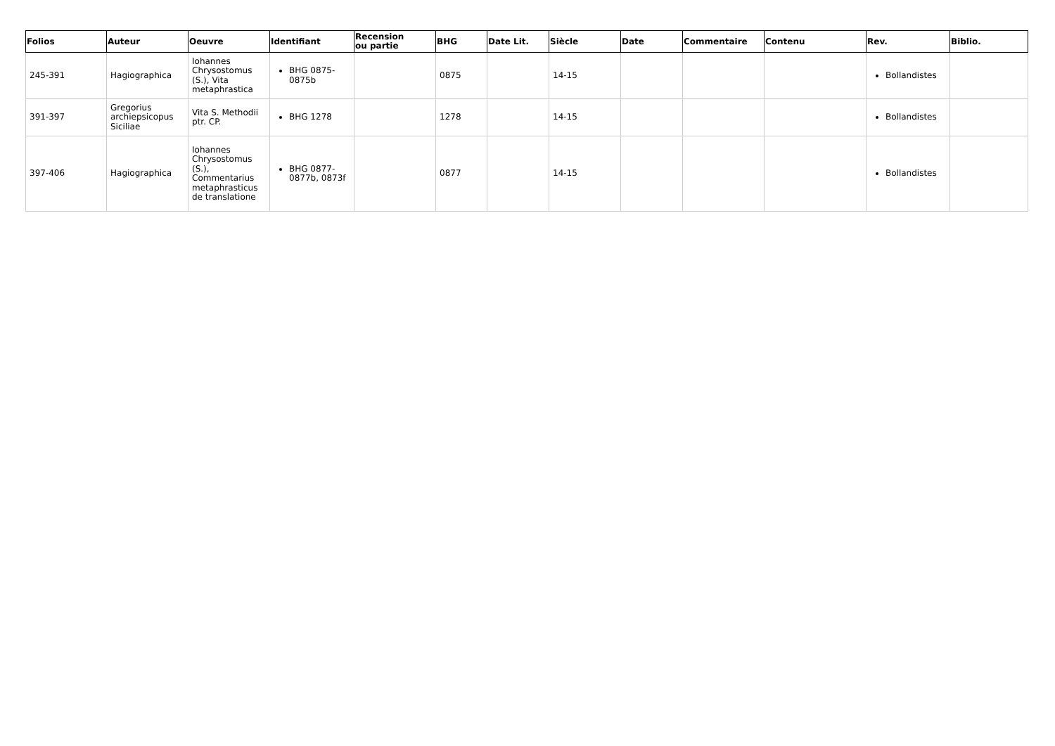| Folios | Auteur | Oeuvre | Identifiant | Recension ou partie | BHG | Date Lit. | Siècle | Date | Commentaire | Contenu | Rev. | Biblio. |
| --- | --- | --- | --- | --- | --- | --- | --- | --- | --- | --- | --- | --- |
| 245-391 | Hagiographica | Iohannes Chrysostomus (S.), Vita metaphrastica | BHG 0875-0875b | | 0875 | | 14-15 | | | | Bollandistes | |
| 391-397 | Gregorius archiepsicopus Siciliae | Vita S. Methodii ptr. CP. | BHG 1278 | | 1278 | | 14-15 | | | | Bollandistes | |
| 397-406 | Hagiographica | Iohannes Chrysostomus (S.), Commentarius metaphrasticus de translatione | BHG 0877-0877b, 0873f | | 0877 | | 14-15 | | | | Bollandistes | |